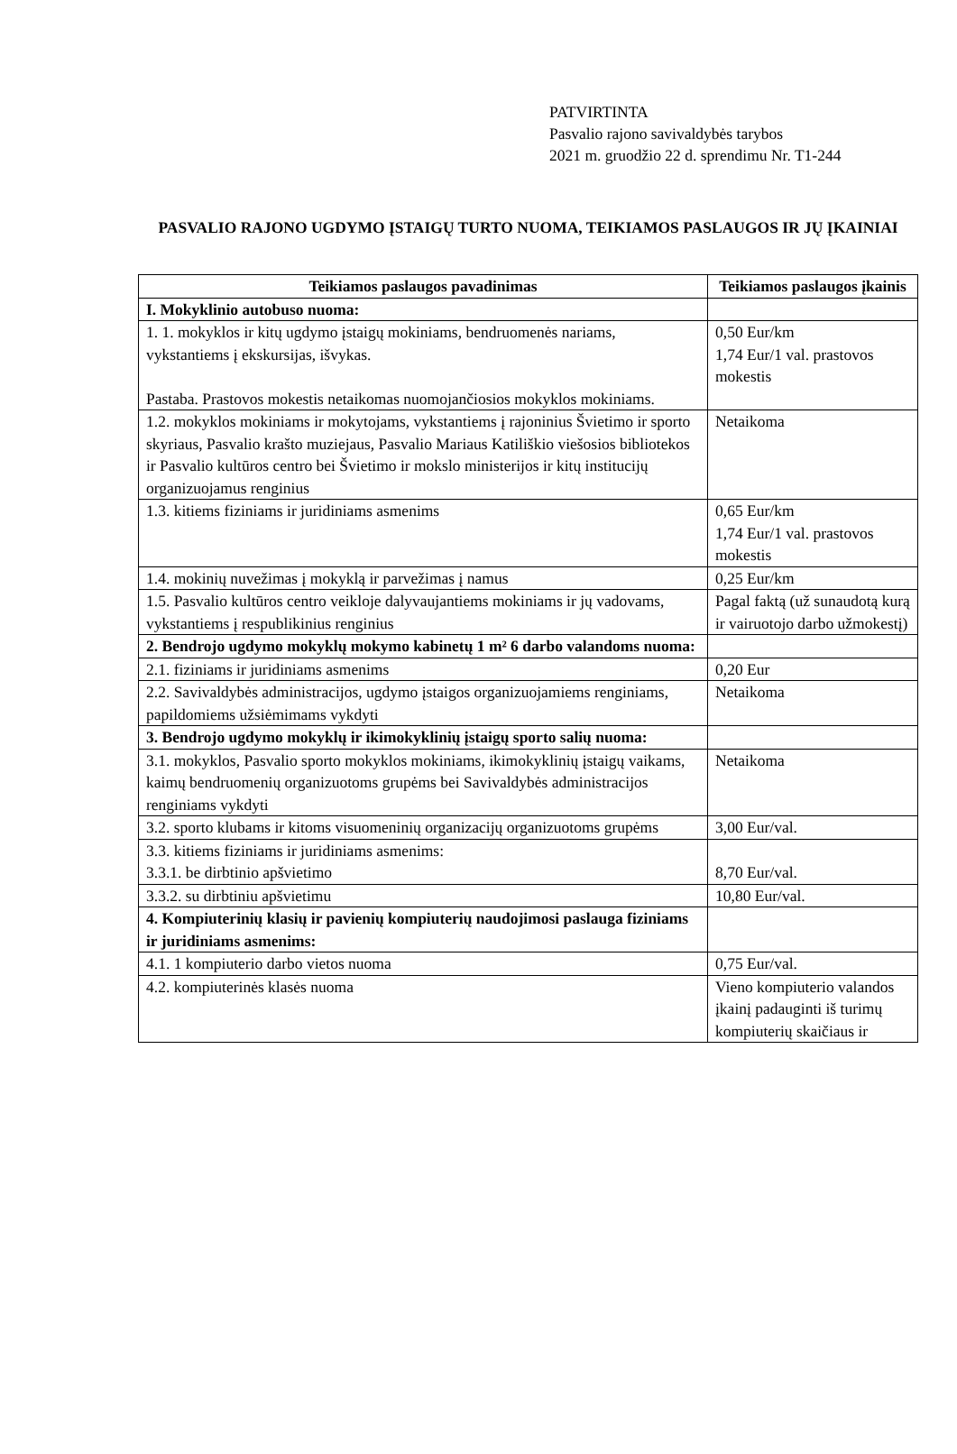PATVIRTINTA
Pasvalio rajono savivaldybės tarybos
2021 m. gruodžio 22 d. sprendimu Nr. T1-244
PASVALIO RAJONO UGDYMO ĮSTAIGŲ TURTO NUOMA, TEIKIAMOS PASLAUGOS IR JŲ ĮKAINIAI
| Teikiamos paslaugos pavadinimas | Teikiamos paslaugos įkainis |
| --- | --- |
| I. Mokyklinio autobuso nuoma: | |
| 1. 1. mokyklos ir kitų ugdymo įstaigų mokiniams, bendruomenės nariams, vykstantiems į ekskursijas, išvykas. Pastaba. Prastovos mokestis netaikomas nuomojančiosios mokyklos mokiniams. | 0,50 Eur/km 1,74 Eur/1 val. prastovos mokestis |
| 1.2. mokyklos mokiniams ir mokytojams, vykstantiems į rajoninius Švietimo ir sporto skyriaus, Pasvalio krašto muziejaus, Pasvalio Mariaus Katiliškio viešosios bibliotekos ir Pasvalio kultūros centro bei Švietimo ir mokslo ministerijos ir kitų institucijų organizuojamus renginius | Netaikoma |
| 1.3. kitiems fiziniams ir juridiniams asmenims | 0,65 Eur/km 1,74 Eur/1 val. prastovos mokestis |
| 1.4. mokinių nuvežimas į mokyklą ir parvežimas į namus | 0,25 Eur/km |
| 1.5. Pasvalio kultūros centro veikloje dalyvaujantiems mokiniams ir jų vadovams, vykstantiems į respublikinius renginius | Pagal faktą (už sunaudotą kurą ir vairuotojo darbo užmokestį) |
| 2. Bendrojo ugdymo mokyklų mokymo kabinetų 1 m² 6 darbo valandoms nuoma: | |
| 2.1. fiziniams ir juridiniams asmenims | 0,20 Eur |
| 2.2. Savivaldybės administracijos, ugdymo įstaigos organizuojamiems renginiams, papildomiems užsiėmimams vykdyti | Netaikoma |
| 3. Bendrojo ugdymo mokyklų ir ikimokyklinių įstaigų sporto salių nuoma: | |
| 3.1. mokyklos, Pasvalio sporto mokyklos mokiniams, ikimokyklinių įstaigų vaikams, kaimų bendruomenių organizuotoms grupėms bei Savivaldybės administracijos renginiams vykdyti | Netaikoma |
| 3.2. sporto klubams ir kitoms visuomeninių organizacijų organizuotoms grupėms | 3,00 Eur/val. |
| 3.3. kitiems fiziniams ir juridiniams asmenims: 3.3.1. be dirbtinio apšvietimo | 8,70 Eur/val. |
| 3.3.2. su dirbtiniu apšvietimu | 10,80 Eur/val. |
| 4. Kompiuterinių klasių ir pavienių kompiuterių naudojimosi paslauga fiziniams ir juridiniams asmenims: | |
| 4.1. 1 kompiuterio darbo vietos nuoma | 0,75 Eur/val. |
| 4.2. kompiuterinės klasės nuoma | Vieno kompiuterio valandos įkainį padauginti iš turimų kompiuterių skaičiaus ir |